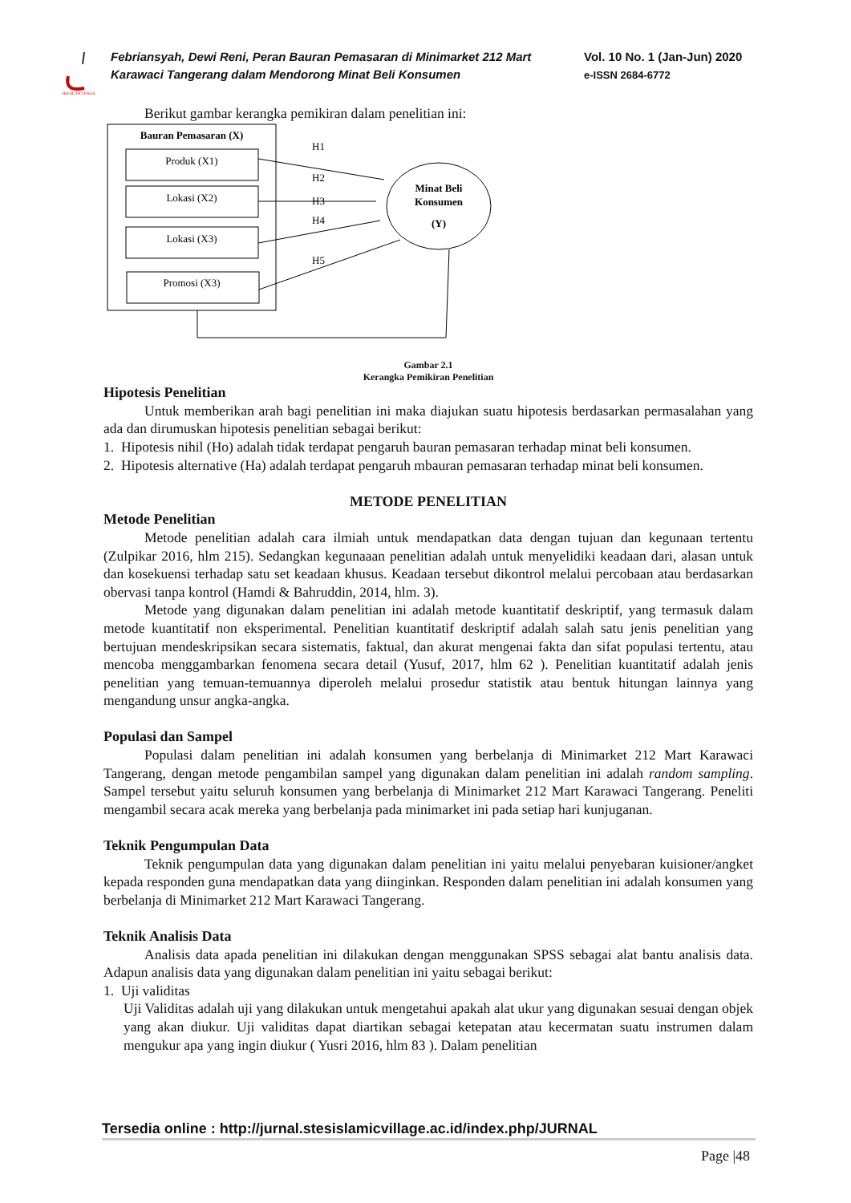SEKOLAH TINGGI
Febriansyah, Dewi Reni, Peran Bauran Pemasaran di Minimarket 212 Mart Karawaci Tangerang dalam Mendorong Minat Beli Konsumen
Vol. 10 No. 1 (Jan-Jun) 2020
e-ISSN 2684-6772
Berikut gambar kerangka pemikiran dalam penelitian ini:
Bauran Pemasaran (X)
Produk (X1)
Lokasi (X2)
Lokasi (X3)
Promosi (X3)
Minat Beli
Konsumen
(Y)
H1
H2
H3
H4
H5
Gambar 2.1
Kerangka Pemikiran Penelitian
Hipotesis Penelitian
Untuk memberikan arah bagi penelitian ini maka diajukan suatu hipotesis berdasarkan permasalahan yang ada dan dirumuskan hipotesis penelitian sebagai berikut:
1. Hipotesis nihil (Ho) adalah tidak terdapat pengaruh bauran pemasaran terhadap minat beli konsumen.
2. Hipotesis alternative (Ha) adalah terdapat pengaruh mbauran pemasaran terhadap minat beli konsumen.
METODE PENELITIAN
Metode Penelitian
Metode penelitian adalah cara ilmiah untuk mendapatkan data dengan tujuan dan kegunaan tertentu (Zulpikar 2016, hlm 215). Sedangkan kegunaaan penelitian adalah untuk menyelidiki keadaan dari, alasan untuk dan kosekuensi terhadap satu set keadaan khusus. Keadaan tersebut dikontrol melalui percobaan atau berdasarkan obervasi tanpa kontrol (Hamdi & Bahruddin, 2014, hlm. 3).
Metode yang digunakan dalam penelitian ini adalah metode kuantitatif deskriptif, yang termasuk dalam metode kuantitatif non eksperimental. Penelitian kuantitatif deskriptif adalah salah satu jenis penelitian yang bertujuan mendeskripsikan secara sistematis, faktual, dan akurat mengenai fakta dan sifat populasi tertentu, atau mencoba menggambarkan fenomena secara detail (Yusuf, 2017, hlm 62 ). Penelitian kuantitatif adalah jenis penelitian yang temuan-temuannya diperoleh melalui prosedur statistik atau bentuk hitungan lainnya yang mengandung unsur angka-angka.
Populasi dan Sampel
Populasi dalam penelitian ini adalah konsumen yang berbelanja di Minimarket 212 Mart Karawaci Tangerang, dengan metode pengambilan sampel yang digunakan dalam penelitian ini adalah random sampling. Sampel tersebut yaitu seluruh konsumen yang berbelanja di Minimarket 212 Mart Karawaci Tangerang. Peneliti mengambil secara acak mereka yang berbelanja pada minimarket ini pada setiap hari kunjuganan.
Teknik Pengumpulan Data
Teknik pengumpulan data yang digunakan dalam penelitian ini yaitu melalui penyebaran kuisioner/angket kepada responden guna mendapatkan data yang diinginkan. Responden dalam penelitian ini adalah konsumen yang berbelanja di Minimarket 212 Mart Karawaci Tangerang.
Teknik Analisis Data
Analisis data apada penelitian ini dilakukan dengan menggunakan SPSS sebagai alat bantu analisis data. Adapun analisis data yang digunakan dalam penelitian ini yaitu sebagai berikut:
1. Uji validitas
Uji Validitas adalah uji yang dilakukan untuk mengetahui apakah alat ukur yang digunakan sesuai dengan objek yang akan diukur. Uji validitas dapat diartikan sebagai ketepatan atau kecermatan suatu instrumen dalam mengukur apa yang ingin diukur ( Yusri 2016, hlm 83 ). Dalam penelitian
Tersedia online : http://jurnal.stesislamicvillage.ac.id/index.php/JURNAL
Page |48